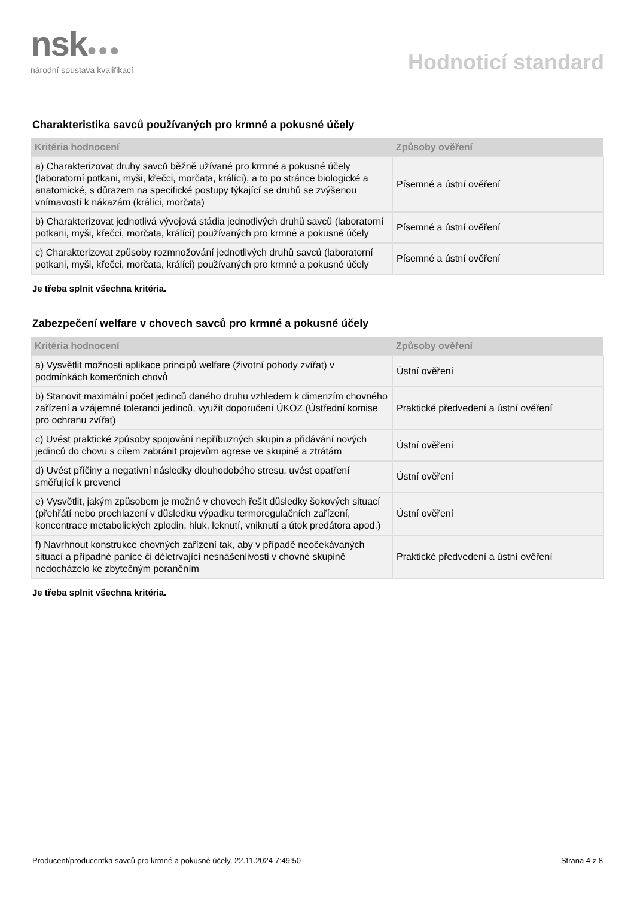nsk●●●
národní soustava kvalifikací
Hodnoticí standard
Charakteristika savců používaných pro krmné a pokusné účely
| Kritéria hodnocení | Způsoby ověření |
| --- | --- |
| a) Charakterizovat druhy savců běžně užívané pro krmné a pokusné účely (laboratorní potkani, myši, křečci, morčata, králíci), a to po stránce biologické a anatomické, s důrazem na specifické postupy týkající se druhů se zvýšenou vnímavostí k nákazám (králíci, morčata) | Písemné a ústní ověření |
| b) Charakterizovat jednotlivá vývojová stádia jednotlivých druhů savců (laboratorní potkani, myši, křečci, morčata, králíci) používaných pro krmné a pokusné účely | Písemné a ústní ověření |
| c) Charakterizovat způsoby rozmnožování jednotlivých druhů savců (laboratorní potkani, myši, křečci, morčata, králíci) používaných pro krmné a pokusné účely | Písemné a ústní ověření |
Je třeba splnit všechna kritéria.
Zabezpečení welfare v chovech savců pro krmné a pokusné účely
| Kritéria hodnocení | Způsoby ověření |
| --- | --- |
| a) Vysvětlit možnosti aplikace principů welfare (životní pohody zvířat) v podmínkách komerčních chovů | Ústní ověření |
| b) Stanovit maximální počet jedinců daného druhu vzhledem k dimenzím chovného zařízení a vzájemné toleranci jedinců, využít doporučení ÚKOZ (Ústřední komise pro ochranu zvířat) | Praktické předvedení a ústní ověření |
| c) Uvést praktické způsoby spojování nepříbuzných skupin a přidávání nových jedinců do chovu s cílem zabránit projevům agrese ve skupině a ztrátám | Ústní ověření |
| d) Uvést příčiny a negativní následky dlouhodobého stresu, uvést opatření směřující k prevenci | Ústní ověření |
| e) Vysvětlit, jakým způsobem je možné v chovech řešit důsledky šokových situací (přehřátí nebo prochlazení v důsledku výpadku termoregulačních zařízení, koncentrace metabolických zplodin, hluk, leknutí, vniknutí a útok predátora apod.) | Ústní ověření |
| f) Navrhnout konstrukce chovných zařízení tak, aby v případě neočekávaných situací a případné panice či déletrvající nesnášenlivosti v chovné skupině nedocházelo ke zbytečným poraněním | Praktické předvedení a ústní ověření |
Je třeba splnit všechna kritéria.
Producent/producentka savců pro krmné a pokusné účely, 22.11.2024 7:49:50 Strana 4 z 8